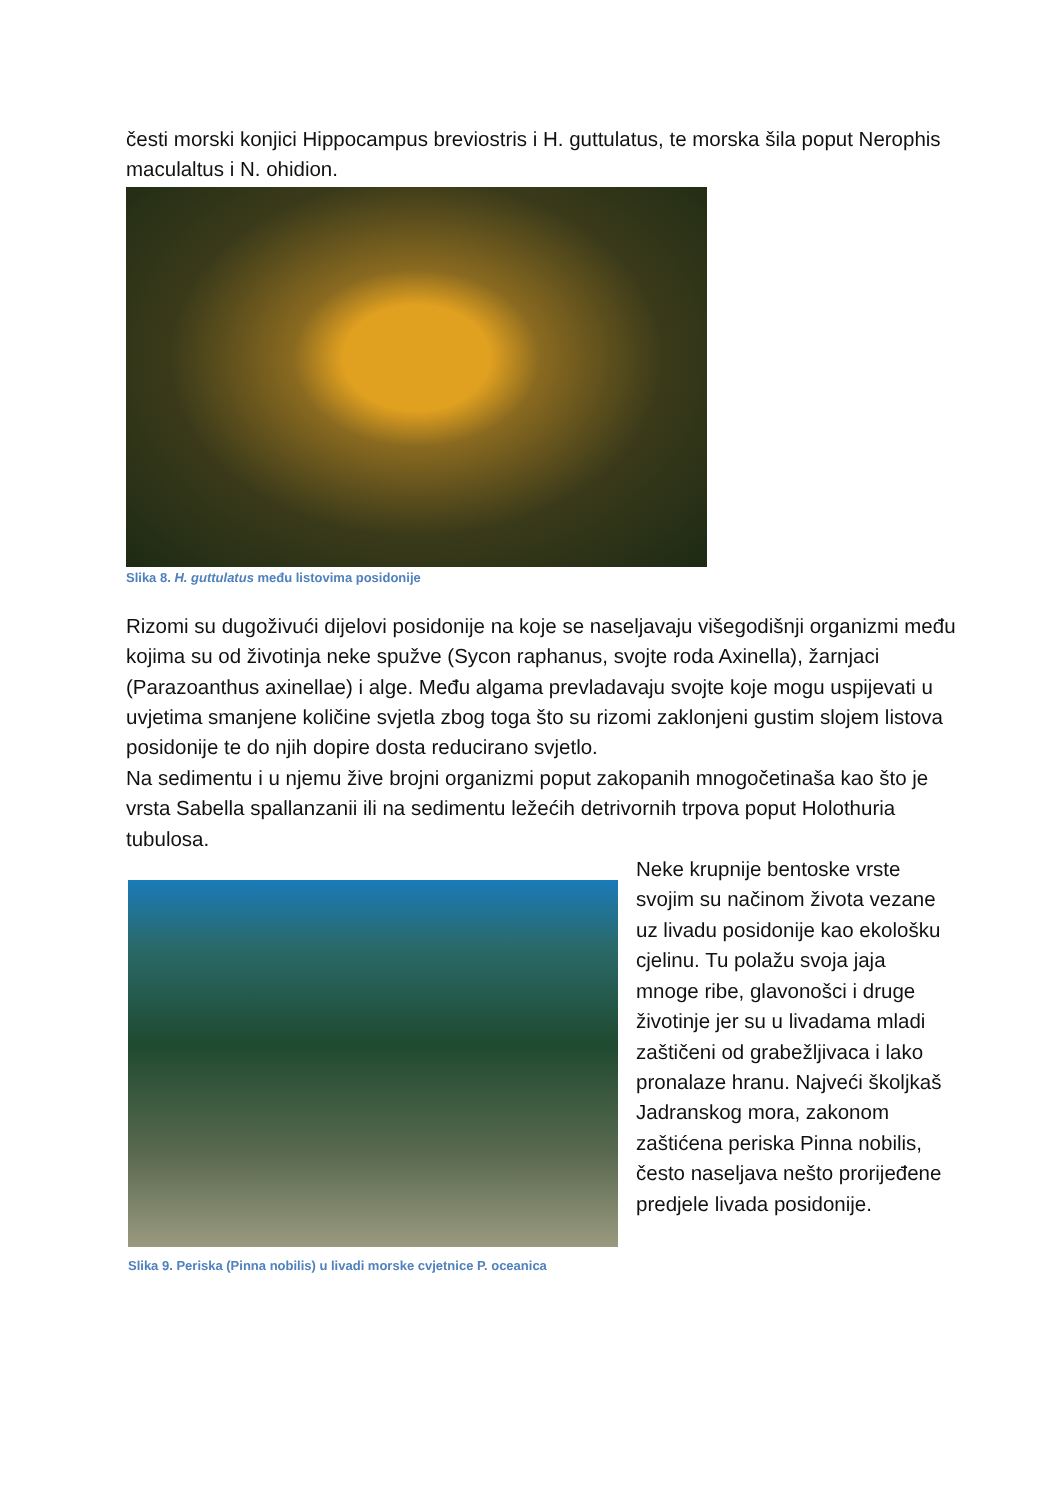česti morski konjici Hippocampus breviostris i H. guttulatus, te morska šila poput Nerophis maculaltus i N. ohidion.
Slika 8. H. guttulatus među listovima posidonije
Rizomi su dugoživući dijelovi posidonije na koje se naseljavaju višegodišnji organizmi među kojima su od životinja neke spužve (Sycon raphanus, svojte roda Axinella), žarnjaci (Parazoanthus axinellae) i alge. Među algama prevladavaju svojte koje mogu uspijevati u uvjetima smanjene količine svjetla zbog toga što su rizomi zaklonjeni gustim slojem listova posidonije te do njih dopire dosta reducirano svjetlo.
Na sedimentu i u njemu žive brojni organizmi poput zakopanih mnogočetinaša kao što je vrsta Sabella spallanzanii ili na sedimentu ležećih detrivornih trpova poput Holothuria tubulosa.
Slika 9. Periska (Pinna nobilis) u livadi morske cvjetnice P. oceanica
Neke krupnije bentoske vrste svojim su načinom života vezane uz livadu posidonije kao ekološku cjelinu. Tu polažu svoja jaja mnoge ribe, glavonošci i druge životinje jer su u livadama mladi zaštičeni od grabežljivaca i lako pronalaze hranu. Najveći školjkaš Jadranskog mora, zakonom zaštićena periska Pinna nobilis, često naseljava nešto prorijeđene predjele livada posidonije.